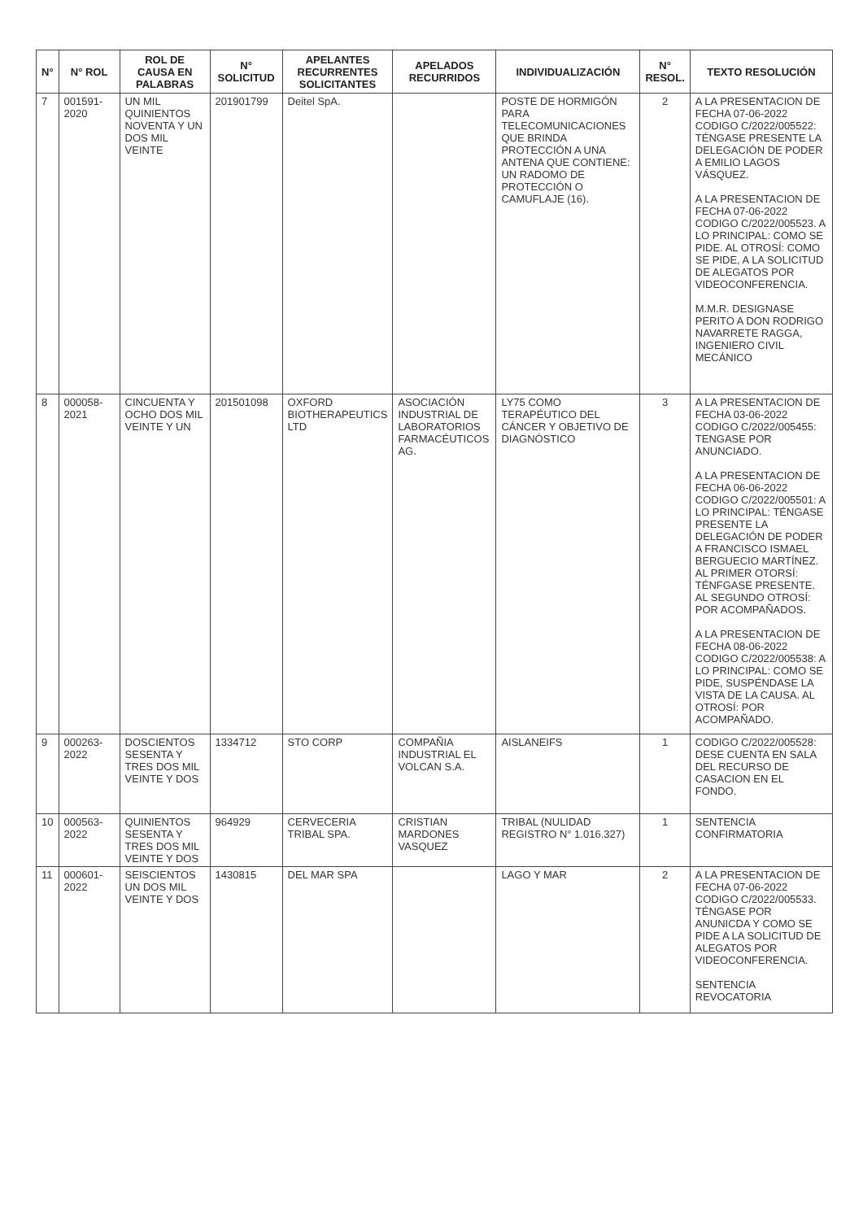| N° | N° ROL | ROL DE CAUSA EN PALABRAS | N° SOLICITUD | APELANTES RECURRENTES SOLICITANTES | APELADOS RECURRIDOS | INDIVIDUALIZACIÓN | N° RESOL. | TEXTO RESOLUCIÓN |
| --- | --- | --- | --- | --- | --- | --- | --- | --- |
| 7 | 001591-2020 | UN MIL QUINIENTOS NOVENTA Y UN DOS MIL VEINTE | 201901799 | Deitel SpA. | | POSTE DE HORMIGÓN PARA TELECOMUNICACIONES QUE BRINDA PROTECCIÓN A UNA ANTENA QUE CONTIENE: UN RADOMO DE PROTECCIÓN O CAMUFLAJE (16). | 2 | A LA PRESENTACION DE FECHA 07-06-2022 CODIGO C/2022/005522: TÉNGASE PRESENTE LA DELEGACIÓN DE PODER A EMILIO LAGOS VÁSQUEZ. A LA PRESENTACION DE FECHA 07-06-2022 CODIGO C/2022/005523. A LO PRINCIPAL: COMO SE PIDE. AL OTROSÍ: COMO SE PIDE, A LA SOLICITUD DE ALEGATOS POR VIDEOCONFERENCIA. M.M.R. DESIGNASE PERITO A DON RODRIGO NAVARRETE RAGGA, INGENIERO CIVIL MECÁNICO |
| 8 | 000058-2021 | CINCUENTA Y OCHO DOS MIL VEINTE Y UN | 201501098 | OXFORD BIOTHERAPEUTICS LTD | ASOCIACIÓN INDUSTRIAL DE LABORATORIOS FARMACÉUTICOS AG. | LY75 COMO TERAPÉUTICO DEL CÁNCER Y OBJETIVO DE DIAGNÓSTICO | 3 | A LA PRESENTACION DE FECHA 03-06-2022 CODIGO C/2022/005455: TENGASE POR ANUNCIADO. A LA PRESENTACION DE FECHA 06-06-2022 CODIGO C/2022/005501: A LO PRINCIPAL: TÉNGASE PRESENTE LA DELEGACIÓN DE PODER A FRANCISCO ISMAEL BERGUECIO MARTÍNEZ. AL PRIMER OTORSÍ: TÉNFGASE PRESENTE. AL SEGUNDO OTROSÍ: POR ACOMPAÑADOS. A LA PRESENTACION DE FECHA 08-06-2022 CODIGO C/2022/005538: A LO PRINCIPAL: COMO SE PIDE, SUSPÉNDASE LA VISTA DE LA CAUSA. AL OTROSÍ: POR ACOMPAÑADO. |
| 9 | 000263-2022 | DOSCIENTOS SESENTA Y TRES DOS MIL VEINTE Y DOS | 1334712 | STO CORP | COMPAÑIA INDUSTRIAL EL VOLCAN S.A. | AISLANEIFS | 1 | CODIGO C/2022/005528: DESE CUENTA EN SALA DEL RECURSO DE CASACION EN EL FONDO. |
| 10 | 000563-2022 | QUINIENTOS SESENTA Y TRES DOS MIL VEINTE Y DOS | 964929 | CERVECERIA TRIBAL SPA. | CRISTIAN MARDONES VASQUEZ | TRIBAL (NULIDAD REGISTRO N° 1.016.327) | 1 | SENTENCIA CONFIRMATORIA |
| 11 | 000601-2022 | SEISCIENTOS UN DOS MIL VEINTE Y DOS | 1430815 | DEL MAR SPA | | LAGO Y MAR | 2 | A LA PRESENTACION DE FECHA 07-06-2022 CODIGO C/2022/005533. TÉNGASE POR ANUNICDA Y COMO SE PIDE A LA SOLICITUD DE ALEGATOS POR VIDEOCONFERENCIA. SENTENCIA REVOCATORIA |